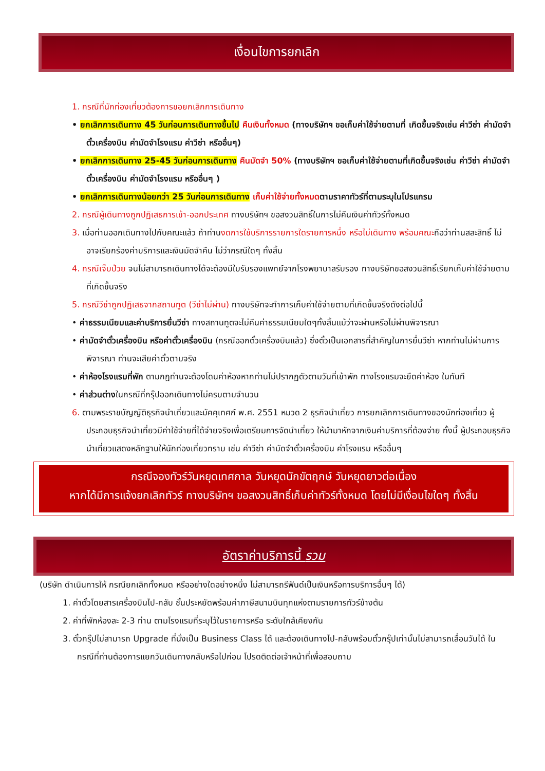เงื่อนไขการยกเลิก
1. กรณีที่นักท่องเที่ยวต้องการขอยกเลิกการเดินทาง
• ยกเลิกการเดินทาง 45 วันก่อนการเดินทางขึ้นไป คืนเงินทั้งหมด (ทางบริษัทฯ ขอเก็บค่าใช้จ่ายตามที่ เกิดขึ้นจริงเช่น ค่าวีซ่า ค่ามัดจำตั๋วเครื่องบิน ค่ามัดจำโรงแรม ค่าวีซ่า หรืออื่นๆ)
• ยกเลิกการเดินทาง 25-45 วันก่อนการเดินทาง คืนมัดจำ 50% (ทางบริษัทฯ ขอเก็บค่าใช้จ่ายตามที่เกิดขึ้นจริงเช่น ค่าวีซ่า ค่ามัดจำตั๋วเครื่องบิน ค่ามัดจำโรงแรม หรืออื่นๆ )
• ยกเลิกการเดินทางน้อยกว่า 25 วันก่อนการเดินทาง เก็บค่าใช้จ่ายทั้งหมดตามราคาทัวร์ที่ตามระบุในโปรแกรม
2. กรณีผู้เดินทางถูกปฏิเสธการเข้า-ออกประเทศ ทางบริษัทฯ ขอสงวนสิทธิ์ในการไม่คืนเงินค่าทัวร์ทั้งหมด
3. เมื่อท่านออกเดินทางไปกับคณะแล้ว ถ้าท่านงดการใช้บริการรายการใดรายการหนึ่ง หรือไม่เดินทาง พร้อมคณะถือว่าท่านสละสิทธิ์ ไม่อาจเรียกร้องค่าบริการและเงินมัดจำคืน ไม่ว่ากรณีใดๆ ทั้งสิ้น
4. กรณีเจ็บป่วย จนไม่สามารถเดินทางได้จะต้องมีใบรับรองแพทย์จากโรงพยาบาลรับรอง ทางบริษัทขอสงวนสิทธิ์เรียกเก็บค่าใช้จ่ายตามที่เกิดขึ้นจริง
5. กรณีวีซ่าถูกปฏิเสธจากสถานทูต (วีซ่าไม่ผ่าน) ทางบริษัทจะทำการเก็บค่าใช้จ่ายตามที่เกิดขึ้นจริงดังต่อไปนี้
• ค่าธรรมเนียมและค่าบริการยื่นวีซ่า ทางสถานทูตจะไม่คืนค่าธรรมเนียมใดๆทั้งสิ้นแม้ว่าจะผ่านหรือไม่ผ่านพิจารณา
• ค่ามัดจำตั๋วเครื่องบิน หรือค่าตั๋วเครื่องบิน (กรณีออกตั๋วเครื่องบินแล้ว) ซึ่งตั๋วเป็นเอกสารที่สำคัญในการยื่นวีซ่า หากท่านไม่ผ่านการพิจารณา ท่านจะเสียค่าตั๋วตามจริง
• ค่าห้องโรงแรมที่พัก ตามกฎท่านจะต้องโดนค่าห้องหากท่านไม่ปรากฏตัวตามวันที่เข้าพัก ทางโรงแรมจะยึดค่าห้อง ในทันที
• ค่าส่วนต่างในกรณีที่กรุ๊ปออกเดินทางไม่ครบตามจำนวน
6. ตามพระราชบัญญัติธุรกิจนำเที่ยวและมัคคุเทศก์ พ.ศ. 2551 หมวด 2 ธุรกิจนำเที่ยว การยกเลิกการเดินทางของนักท่องเที่ยว ผู้ประกอบธุรกิจนำเที่ยวมีค่าใช้จ่ายที่ได้จ่ายจริงเพื่อเตรียมการจัดนำเที่ยว ให้นำมาหักจากเงินค่าบริการที่ต้องจ่าย ทั้งนี้ ผู้ประกอบธุรกิจนำเที่ยวแสดงหลักฐานให้นักท่องเที่ยวทราบ เช่น ค่าวีซ่า ค่ามัดจำตั๋วเครื่องบิน ค่าโรงแรม หรืออื่นๆ
กรณีจองทัวร์วันหยุดเทศกาล วันหยุดนักขัตฤกษ์ วันหยุดยาวต่อเนื่อง
หากได้มีการแจ้งยกเลิกทัวร์ ทางบริษัทฯ ขอสงวนสิทธิ์เก็บค่าทัวร์ทั้งหมด โดยไม่มีเงื่อนไขใดๆ ทั้งสิ้น
อัตราค่าบริการนี้ รวม
(บริษัท ดำเนินการให้ กรณียกเลิกทั้งหมด หรืออย่างใดอย่างหนึ่ง ไม่สามารถรีฟันด์เป็นเงินหรือการบริการอื่นๆ ได้)
1. ค่าตั๋วโดยสารเครื่องบินไป-กลับ ชั้นประหยัดพร้อมค่าภาษีสนามบินทุกแห่งตามรายการทัวร์ข้างต้น
2. ค่าที่พักห้องละ 2-3 ท่าน ตามโรงแรมที่ระบุไว้ในรายการหรือ ระดับใกล้เคียงกัน
3. ตั๋วกรุ๊ปไม่สามารถ Upgrade ที่นั่งเป็น Business Class ได้ และต้องเดินทางไป-กลับพร้อมตั๋วกรุ๊ปเท่านั้นไม่สามารถเลื่อนวันได้ ใน กรณีที่ท่านต้องการแยกวันเดินทางกลับหรือไปก่อน โปรดติดต่อเจ้าหน้าที่เพื่อสอบถาม